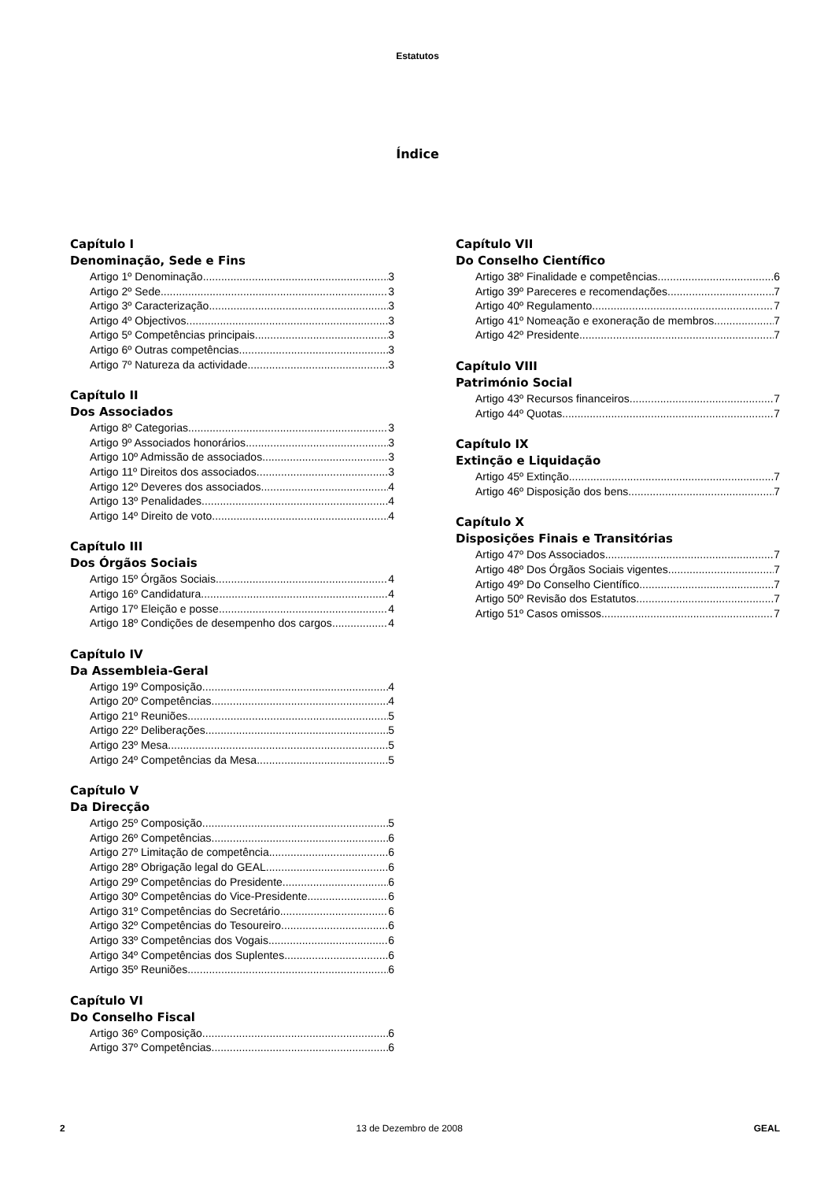Estatutos
Índice
Capítulo I
Denominação, Sede e Fins
Artigo 1º Denominação 3
Artigo 2º Sede 3
Artigo 3º Caracterização 3
Artigo 4º Objectivos 3
Artigo 5º Competências principais 3
Artigo 6º Outras competências 3
Artigo 7º Natureza da actividade 3
Capítulo II
Dos Associados
Artigo 8º Categorias 3
Artigo 9º Associados honorários 3
Artigo 10º Admissão de associados 3
Artigo 11º Direitos dos associados 3
Artigo 12º Deveres dos associados 4
Artigo 13º Penalidades 4
Artigo 14º Direito de voto 4
Capítulo III
Dos Órgãos Sociais
Artigo 15º Órgãos Sociais 4
Artigo 16º Candidatura 4
Artigo 17º Eleição e posse 4
Artigo 18º Condições de desempenho dos cargos 4
Capítulo IV
Da Assembleia-Geral
Artigo 19º Composição 4
Artigo 20º Competências 4
Artigo 21º Reuniões 5
Artigo 22º Deliberações 5
Artigo 23º Mesa 5
Artigo 24º Competências da Mesa 5
Capítulo V
Da Direcção
Artigo 25º Composição 5
Artigo 26º Competências 6
Artigo 27º Limitação de competência 6
Artigo 28º Obrigação legal do GEAL 6
Artigo 29º Competências do Presidente 6
Artigo 30º Competências do Vice-Presidente 6
Artigo 31º Competências do Secretário 6
Artigo 32º Competências do Tesoureiro 6
Artigo 33º Competências dos Vogais 6
Artigo 34º Competências dos Suplentes 6
Artigo 35º Reuniões 6
Capítulo VI
Do Conselho Fiscal
Artigo 36º Composição 6
Artigo 37º Competências 6
Capítulo VII
Do Conselho Científico
Artigo 38º Finalidade e competências 6
Artigo 39º Pareceres e recomendações 7
Artigo 40º Regulamento 7
Artigo 41º Nomeação e exoneração de membros 7
Artigo 42º Presidente 7
Capítulo VIII
Património Social
Artigo 43º Recursos financeiros 7
Artigo 44º Quotas 7
Capítulo IX
Extinção e Liquidação
Artigo 45º Extinção 7
Artigo 46º Disposição dos bens 7
Capítulo X
Disposições Finais e Transitórias
Artigo 47º Dos Associados 7
Artigo 48º Dos Órgãos Sociais vigentes 7
Artigo 49º Do Conselho Científico 7
Artigo 50º Revisão dos Estatutos 7
Artigo 51º Casos omissos 7
2 13 de Dezembro de 2008 GEAL